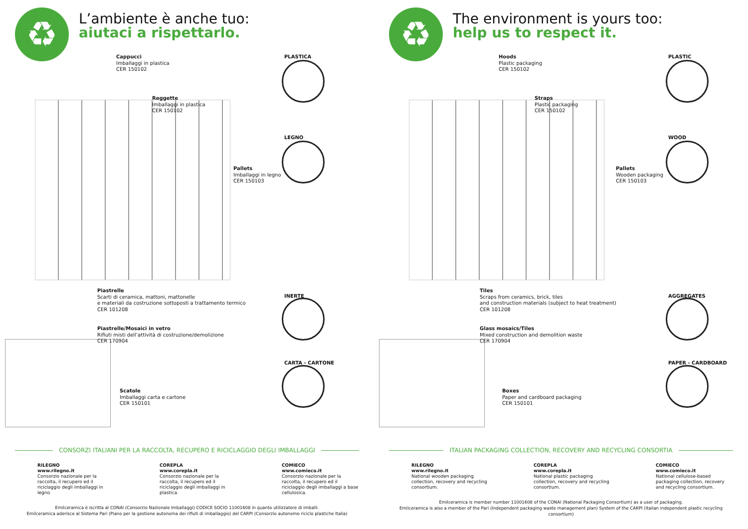♻
L’ambiente è anche tuo:
aiutaci a rispettarlo.
PLASTICA
LEGNO
INERTE
CARTA - CARTONE
Cappucci
Imballaggi in plastica
CER 150102
Reggette
Imballaggi in plastica
CER 150102
Pallets
Imballaggi in legno
CER 150103
Piastrelle
Scarti di ceramica, mattoni, mattonelle
e materiali da costruzione sottoposti a trattamento termico
CER 101208
Piastrelle/Mosaici in vetro
Rifiuti misti dell’attività di costruzione/demolizione
CER 170904
Scatole
Imballaggi carta e cartone
CER 150101
CONSORZI ITALIANI PER LA RACCOLTA, RECUPERO E RICICLAGGIO DEGLI IMBALLAGGI
RILEGNO
www.rilegno.it
Consorzio nazionale per la raccolta, il recupero ed il riciclaggio degli imballaggi in legno.
COREPLA
www.corepla.it
Consorzio nazionale per la raccolta, il recupero ed il riciclaggio degli imballaggi in plastica.
COMIECO
www.comieco.it
Consorzio nazionale per la raccolta, il recupero ed il riciclaggio degli imballaggi a base cellulosica.
Emilceramica è iscritta al CONAI (Consorzio Nazionale Imballaggi) CODICE SOCIO 11001608 in quanto utilizzatore di imballi.
Emilceramica aderisce al Sistema Pari (Piano per la gestione autonoma dei rifiuti di imballaggio) del CARPI (Consorzio autonomo riciclo plastiche Italia)
♻
The environment is yours too:
help us to respect it.
PLASTIC
WOOD
AGGREGATES
PAPER - CARDBOARD
Hoods
Plastic packaging
CER 150102
Straps
Plastic packaging
CER 150102
Pallets
Wooden packaging
CER 150103
Tiles
Scraps from ceramics, brick, tiles
and construction materials (subject to heat treatment)
CER 101208
Glass mosaics/Tiles
Mixed construction and demolition waste
CER 170904
Boxes
Paper and cardboard packaging
CER 150101
ITALIAN PACKAGING COLLECTION, RECOVERY AND RECYCLING CONSORTIA
RILEGNO
www.rilegno.it
National wooden packaging collection, recovery and recycling consortium.
COREPLA
www.corepla.it
National plastic packaging collection, recovery and recycling consortium.
COMIECO
www.comieco.it
National cellulose-based packaging collection, recovery and recycling consortium.
Emilceramica is member number 11001608 of the CONAI (National Packaging Consortium) as a user of packaging.
Emilceramica is also a member of the Pari (Independent packaging waste management plan) System of the CARPI (Italian independent plastic recycling consortium)